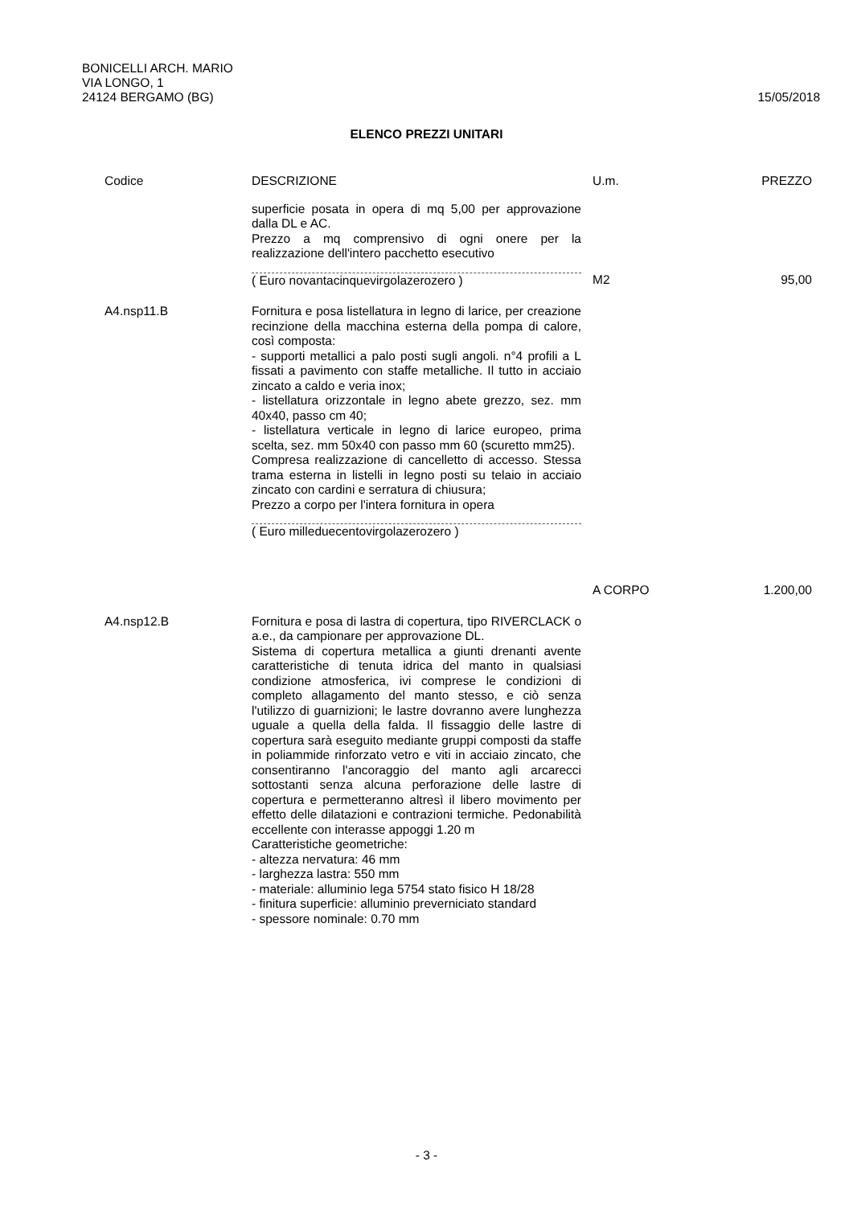BONICELLI ARCH. MARIO
VIA LONGO, 1
24124 BERGAMO (BG)
15/05/2018
ELENCO PREZZI UNITARI
| Codice | DESCRIZIONE | U.m. | PREZZO |
| --- | --- | --- | --- |
| | superficie posata in opera di mq 5,00 per approvazione dalla DL e AC. Prezzo a mq comprensivo di ogni onere per la realizzazione dell'intero pacchetto esecutivo ( Euro novantacinquevirgolazerozero ) | M2 | 95,00 |
| A4.nsp11.B | Fornitura e posa listellatura in legno di larice, per creazione recinzione della macchina esterna della pompa di calore, così composta: - supporti metallici a palo posti sugli angoli. n°4 profili a L fissati a pavimento con staffe metalliche. Il tutto in acciaio zincato a caldo e veria inox; - listellatura orizzontale in legno abete grezzo, sez. mm 40x40, passo cm 40; - listellatura verticale in legno di larice europeo, prima scelta, sez. mm 50x40 con passo mm 60 (scuretto mm25). Compresa realizzazione di cancelletto di accesso. Stessa trama esterna in listelli in legno posti su telaio in acciaio zincato con cardini e serratura di chiusura; Prezzo a corpo per l'intera fornitura in opera ( Euro milleduecentovirgolazerozero ) | A CORPO | 1.200,00 |
| A4.nsp12.B | Fornitura e posa di lastra di copertura, tipo RIVERCLACK o a.e., da campionare per approvazione DL. Sistema di copertura metallica a giunti drenanti avente caratteristiche di tenuta idrica del manto in qualsiasi condizione atmosferica, ivi comprese le condizioni di completo allagamento del manto stesso, e ciò senza l'utilizzo di guarnizioni; le lastre dovranno avere lunghezza uguale a quella della falda. Il fissaggio delle lastre di copertura sarà eseguito mediante gruppi composti da staffe in poliammide rinforzato vetro e viti in acciaio zincato, che consentiranno l'ancoraggio del manto agli arcarecci sottostanti senza alcuna perforazione delle lastre di copertura e permetteranno altresì il libero movimento per effetto delle dilatazioni e contrazioni termiche. Pedonabilità eccellente con interasse appoggi 1.20 m Caratteristiche geometriche: - altezza nervatura: 46 mm - larghezza lastra: 550 mm - materiale: alluminio lega 5754 stato fisico H 18/28 - finitura superficie: alluminio preverniciato standard - spessore nominale: 0.70 mm | | |
- 3 -